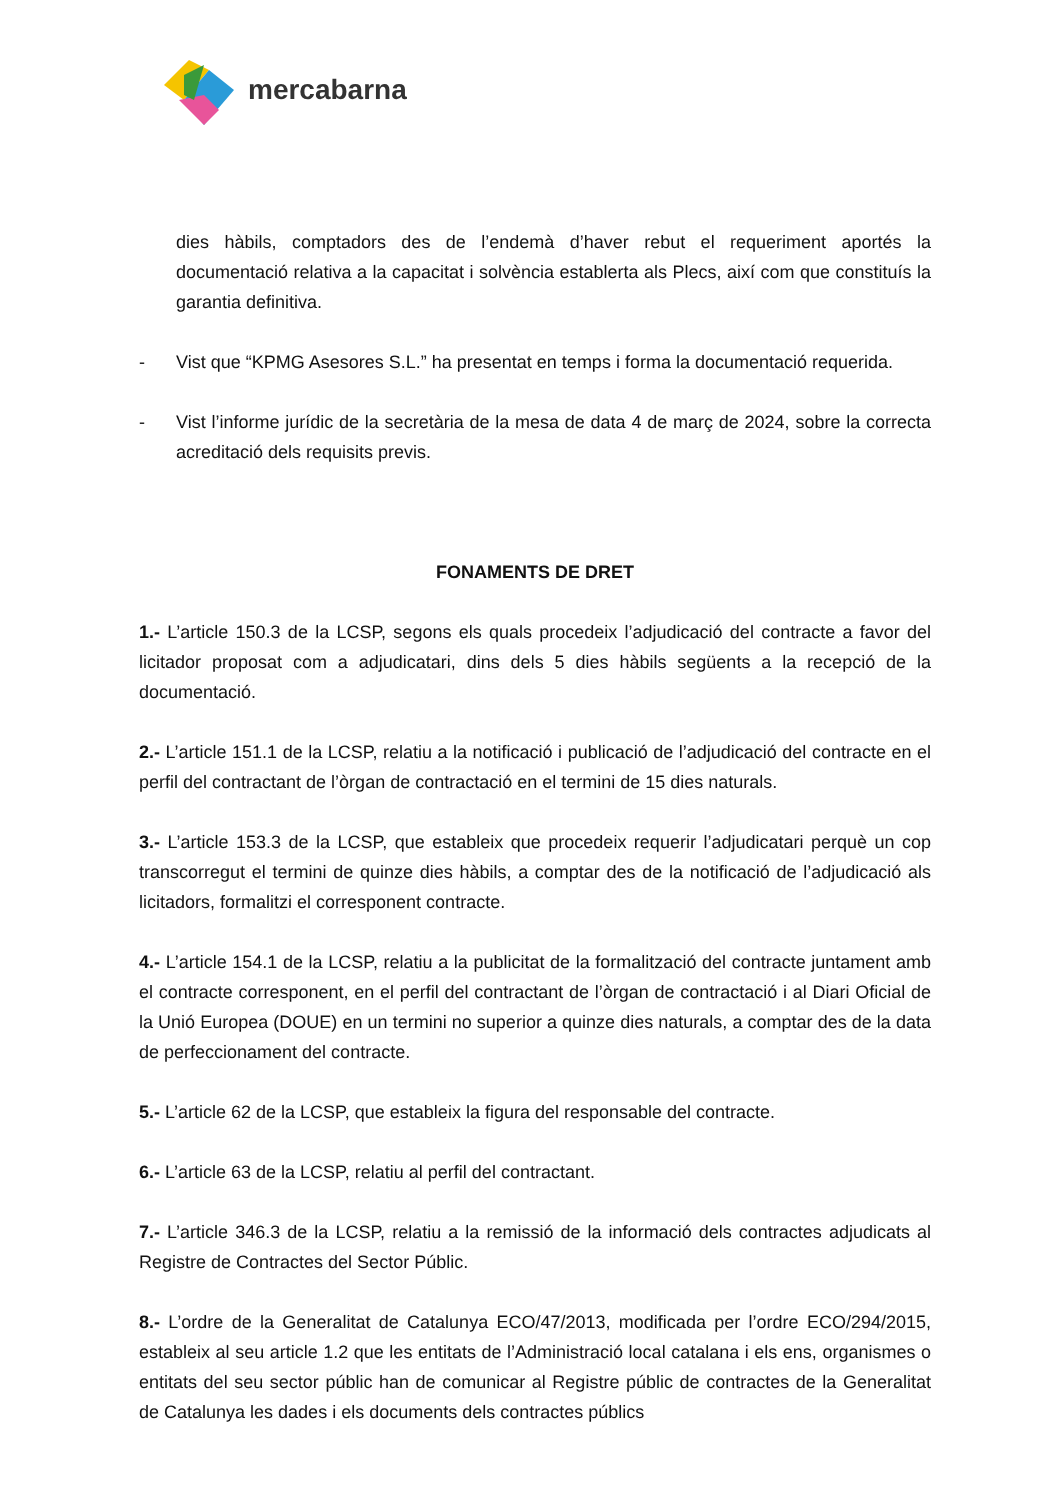mercabarna
dies hàbils, comptadors des de l’endemà d’haver rebut el requeriment aportés la documentació relativa a la capacitat i solvència establerta als Plecs, així com que constituís la garantia definitiva.
- Vist que “KPMG Asesores S.L.” ha presentat en temps i forma la documentació requerida.
- Vist l’informe jurídic de la secretària de la mesa de data 4 de març de 2024, sobre la correcta acreditació dels requisits previs.
FONAMENTS DE DRET
1.- L’article 150.3 de la LCSP, segons els quals procedeix l’adjudicació del contracte a favor del licitador proposat com a adjudicatari, dins dels 5 dies hàbils següents a la recepció de la documentació.
2.- L’article 151.1 de la LCSP, relatiu a la notificació i publicació de l’adjudicació del contracte en el perfil del contractant de l’òrgan de contractació en el termini de 15 dies naturals.
3.- L’article 153.3 de la LCSP, que estableix que procedeix requerir l’adjudicatari perquè un cop transcorregut el termini de quinze dies hàbils, a comptar des de la notificació de l’adjudicació als licitadors, formalitzi el corresponent contracte.
4.- L’article 154.1 de la LCSP, relatiu a la publicitat de la formalització del contracte juntament amb el contracte corresponent, en el perfil del contractant de l’òrgan de contractació i al Diari Oficial de la Unió Europea (DOUE) en un termini no superior a quinze dies naturals, a comptar des de la data de perfeccionament del contracte.
5.- L’article 62 de la LCSP, que estableix la figura del responsable del contracte.
6.- L’article 63 de la LCSP, relatiu al perfil del contractant.
7.- L’article 346.3 de la LCSP, relatiu a la remissió de la informació dels contractes adjudicats al Registre de Contractes del Sector Públic.
8.- L’ordre de la Generalitat de Catalunya ECO/47/2013, modificada per l’ordre ECO/294/2015, estableix al seu article 1.2 que les entitats de l’Administració local catalana i els ens, organismes o entitats del seu sector públic han de comunicar al Registre públic de contractes de la Generalitat de Catalunya les dades i els documents dels contractes públics